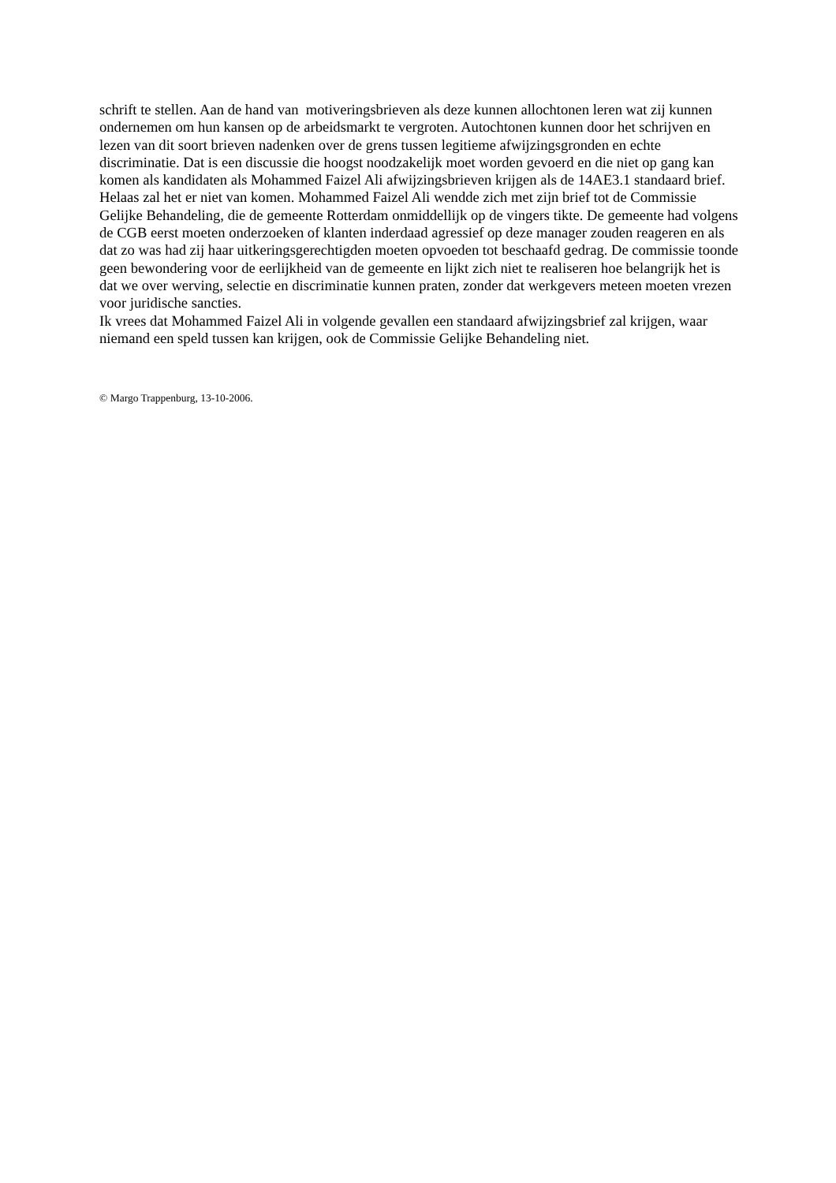schrift te stellen. Aan de hand van motiveringsbrieven als deze kunnen allochtonen leren wat zij kunnen ondernemen om hun kansen op de arbeidsmarkt te vergroten. Autochtonen kunnen door het schrijven en lezen van dit soort brieven nadenken over de grens tussen legitieme afwijzingsgronden en echte discriminatie. Dat is een discussie die hoogst noodzakelijk moet worden gevoerd en die niet op gang kan komen als kandidaten als Mohammed Faizel Ali afwijzingsbrieven krijgen als de 14AE3.1 standaard brief.
Helaas zal het er niet van komen. Mohammed Faizel Ali wendde zich met zijn brief tot de Commissie Gelijke Behandeling, die de gemeente Rotterdam onmiddellijk op de vingers tikte. De gemeente had volgens de CGB eerst moeten onderzoeken of klanten inderdaad agressief op deze manager zouden reageren en als dat zo was had zij haar uitkeringsgerechtigden moeten opvoeden tot beschaafd gedrag. De commissie toonde geen bewondering voor de eerlijkheid van de gemeente en lijkt zich niet te realiseren hoe belangrijk het is dat we over werving, selectie en discriminatie kunnen praten, zonder dat werkgevers meteen moeten vrezen voor juridische sancties.
Ik vrees dat Mohammed Faizel Ali in volgende gevallen een standaard afwijzingsbrief zal krijgen, waar niemand een speld tussen kan krijgen, ook de Commissie Gelijke Behandeling niet.
© Margo Trappenburg, 13-10-2006.